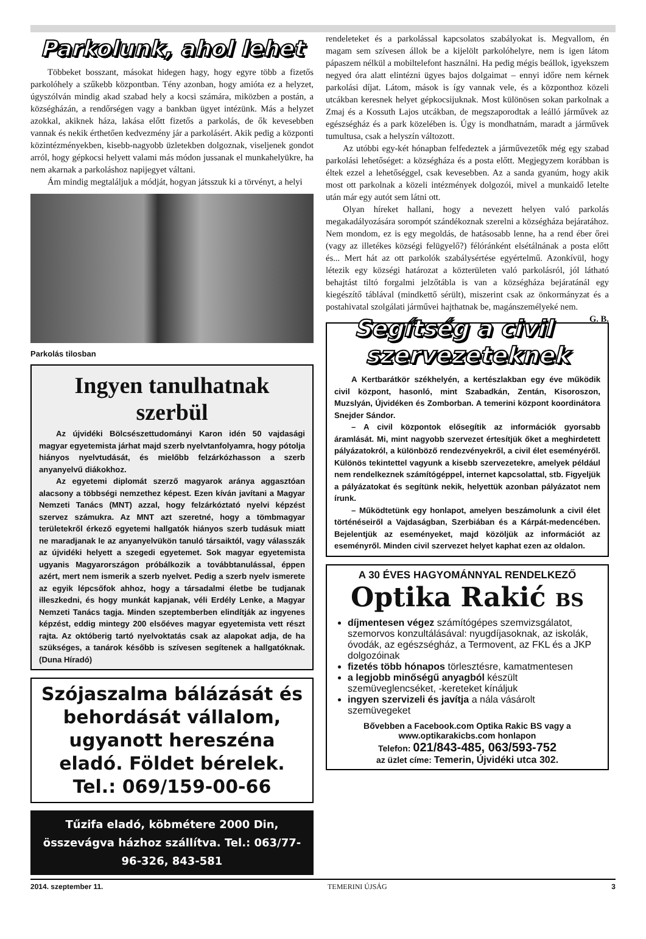Parkolunk, ahol lehet
Többeket bosszant, másokat hidegen hagy, hogy egyre több a fizetős parkolóhely a szűkebb központban. Tény azonban, hogy amióta ez a helyzet, úgyszólván mindig akad szabad hely a kocsi számára, miközben a postán, a községházán, a rendőrségen vagy a bankban ügyet intézünk. Más a helyzet azokkal, akiknek háza, lakása előtt fizetős a parkolás, de ők kevesebben vannak és nekik érthetően kedvezmény jár a parkolásért. Akik pedig a központi közintézményekben, kisebb-nagyobb üzletekben dolgoznak, viseljenek gondot arról, hogy gépkocsi helyett valami más módon jussanak el munkahelyükre, ha nem akarnak a parkoláshoz napijegyet váltani.
Ám mindig megtaláljuk a módját, hogyan játsszuk ki a törvényt, a helyi
Parkolás tilosban
Ingyen tanulhatnak szerbül
Az újvidéki Bölcsészettudományi Karon idén 50 vajdasági magyar egyetemista járhat majd szerb nyelvtanfolyamra, hogy pótolja hiányos nyelvtudását, és mielőbb felzárkózhasson a szerb anyanyelvű diákokhoz.
Az egyetemi diplomát szerző magyarok aránya aggasztóan alacsony a többségi nemzethez képest. Ezen kíván javítani a Magyar Nemzeti Tanács (MNT) azzal, hogy felzárkóztató nyelvi képzést szervez számukra. Az MNT azt szeretné, hogy a tömbmagyar területekről érkező egyetemi hallgatók hiányos szerb tudásuk miatt ne maradjanak le az anyanyelvükön tanuló társaiktól, vagy válasszák az újvidéki helyett a szegedi egyetemet. Sok magyar egyetemista ugyanis Magyarországon próbálkozik a továbbtanulással, éppen azért, mert nem ismerik a szerb nyelvet. Pedig a szerb nyelv ismerete az egyik lépcsőfok ahhoz, hogy a társadalmi életbe be tudjanak illeszkedni, és hogy munkát kapjanak, véli Erdély Lenke, a Magyar Nemzeti Tanács tagja. Minden szeptemberben elindítják az ingyenes képzést, eddig mintegy 200 elsőéves magyar egyetemista vett részt rajta. Az októberig tartó nyelvoktatás csak az alapokat adja, de ha szükséges, a tanárok később is szívesen segítenek a hallgatóknak. (Duna Híradó)
Szójaszalma bálázását és behordását vállalom, ugyanott hereszéna eladó. Földet bérelek.
Tel.: 069/159-00-66
Tűzifa eladó, köbmétere 2000 Din, összevágva házhoz szállítva. Tel.: 063/77-96-326, 843-581
rendeleteket és a parkolással kapcsolatos szabályokat is. Megvallom, én magam sem szívesen állok be a kijelölt parkolóhelyre, nem is igen látom pápaszem nélkül a mobiltelefont használni. Ha pedig mégis beállok, igyekszem negyed óra alatt elintézni ügyes bajos dolgaimat – ennyi időre nem kérnek parkolási díjat. Látom, mások is így vannak vele, és a központhoz közeli utcákban keresnek helyet gépkocsijuknak. Most különösen sokan parkolnak a Zmaj és a Kossuth Lajos utcákban, de megszaporodtak a leálló járművek az egészségház és a park közelében is. Úgy is mondhatnám, maradt a járművek tumultusa, csak a helyszín változott.
Az utóbbi egy-két hónapban felfedeztek a járművezetők még egy szabad parkolási lehetőséget: a községháza és a posta előtt. Megjegyzem korábban is éltek ezzel a lehetőséggel, csak kevesebben. Az a sanda gyanúm, hogy akik most ott parkolnak a közeli intézmények dolgozói, mivel a munkaidő letelte után már egy autót sem látni ott.
Olyan híreket hallani, hogy a nevezett helyen való parkolás megakadályozására sorompót szándékoznak szerelni a községháza bejáratához. Nem mondom, ez is egy megoldás, de hatásosabb lenne, ha a rend éber őrei (vagy az illetékes községi felügyelő?) félóránként elsétálnának a posta előtt és... Mert hát az ott parkolók szabálysértése egyértelmű. Azonkívül, hogy létezik egy községi határozat a közterületen való parkolásról, jól látható behajtást tiltó forgalmi jelzőtábla is van a községháza bejáratánál egy kiegészítő táblával (mindkettő sérült), miszerint csak az önkormányzat és a postahivatal szolgálati járművei hajthatnak be, magánszemélyeké nem. G. B.
Segítség a civil szervezeteknek
A Kertbarátkör székhelyén, a kertészlakban egy éve működik civil központ, hasonló, mint Szabadkán, Zentán, Kisoroszon, Muzslyán, Újvidéken és Zomborban. A temerini központ koordinátora Snejder Sándor.
– A civil központok elősegítik az információk gyorsabb áramlását. Mi, mint nagyobb szervezet értesítjük őket a meghirdetett pályázatokról, a különböző rendezvényekről, a civil élet eseményéről. Különös tekintettel vagyunk a kisebb szervezetekre, amelyek például nem rendelkeznek számítógéppel, internet kapcsolattal, stb. Figyeljük a pályázatokat és segítünk nekik, helyettük azonban pályázatot nem írunk.
– Működtetünk egy honlapot, amelyen beszámolunk a civil élet történéseiről a Vajdaságban, Szerbiában és a Kárpát-medencében. Bejelentjük az eseményeket, majd közöljük az információt az eseményről. Minden civil szervezet helyet kaphat ezen az oldalon.
A 30 ÉVES HAGYOMÁNNYAL RENDELKEZŐ
Optika Rakić BS
díjmentesen végez számítógépes szemvizsgálatot, szemorvos konzultálásával: nyugdíjasoknak, az iskolák, óvodák, az egészségház, a Termovent, az FKL és a JKP dolgozóinak
fizetés több hónapos törlesztésre, kamatmentesen
a legjobb minőségű anyagból készült szemüveglencséket, -kereteket kínáljuk
ingyen szervizeli és javítja a nála vásárolt szemüvegeket
Bővebben a Facebook.com Optika Rakic BS vagy a www.optikarakicbs.com honlapon
Telefon: 021/843-485, 063/593-752
az üzlet címe: Temerin, Újvidéki utca 302.
2014. szeptember 11. TEMERINI ÚJSÁG 3